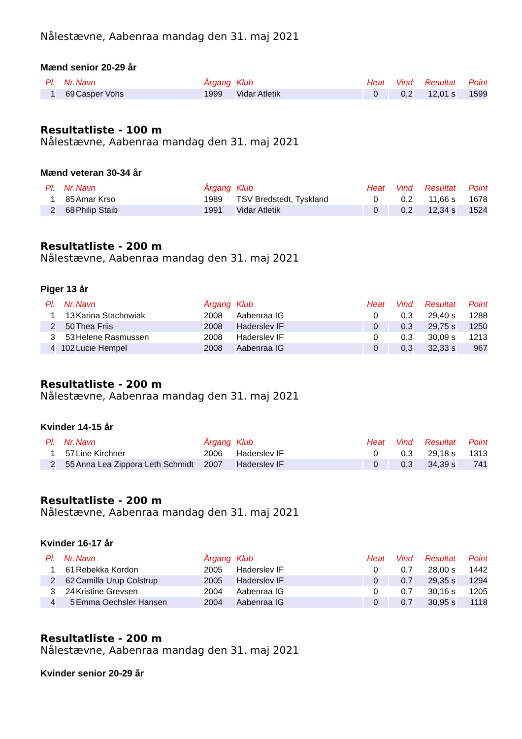Nålestævne, Aabenraa mandag den 31. maj 2021
Mænd senior 20-29 år
| Pl. | Nr. | Navn | Årgang | Klub | Heat | Vind | Resultat | Point |
| --- | --- | --- | --- | --- | --- | --- | --- | --- |
| 1 | 69 | Casper Vohs | 1999 | Vidar Atletik | 0 | 0,2 | 12,01 s | 1599 |
Resultatliste - 100 m
Nålestævne, Aabenraa mandag den 31. maj 2021
Mænd veteran 30-34 år
| Pl. | Nr. | Navn | Årgang | Klub | Heat | Vind | Resultat | Point |
| --- | --- | --- | --- | --- | --- | --- | --- | --- |
| 1 | 85 | Amar Krso | 1989 | TSV Bredstedt, Tyskland | 0 | 0,2 | 11,66 s | 1678 |
| 2 | 68 | Philip Staib | 1991 | Vidar Atletik | 0 | 0,2 | 12,34 s | 1524 |
Resultatliste - 200 m
Nålestævne, Aabenraa mandag den 31. maj 2021
Piger 13 år
| Pl. | Nr. | Navn | Årgang | Klub | Heat | Vind | Resultat | Point |
| --- | --- | --- | --- | --- | --- | --- | --- | --- |
| 1 | 13 | Karina Stachowiak | 2008 | Aabenraa IG | 0 | 0,3 | 29,40 s | 1288 |
| 2 | 50 | Thea Friis | 2008 | Haderslev IF | 0 | 0,3 | 29,75 s | 1250 |
| 3 | 53 | Helene Rasmussen | 2008 | Haderslev IF | 0 | 0,3 | 30,09 s | 1213 |
| 4 | 102 | Lucie Hempel | 2008 | Aabenraa IG | 0 | 0,3 | 32,33 s | 967 |
Resultatliste - 200 m
Nålestævne, Aabenraa mandag den 31. maj 2021
Kvinder 14-15 år
| Pl. | Nr. | Navn | Årgang | Klub | Heat | Vind | Resultat | Point |
| --- | --- | --- | --- | --- | --- | --- | --- | --- |
| 1 | 57 | Line Kirchner | 2006 | Haderslev IF | 0 | 0,3 | 29,18 s | 1313 |
| 2 | 55 | Anna Lea Zippora Leth Schmidt | 2007 | Haderslev IF | 0 | 0,3 | 34,39 s | 741 |
Resultatliste - 200 m
Nålestævne, Aabenraa mandag den 31. maj 2021
Kvinder 16-17 år
| Pl. | Nr. | Navn | Årgang | Klub | Heat | Vind | Resultat | Point |
| --- | --- | --- | --- | --- | --- | --- | --- | --- |
| 1 | 61 | Rebekka Kordon | 2005 | Haderslev IF | 0 | 0,7 | 28,00 s | 1442 |
| 2 | 62 | Camilla Urup Colstrup | 2005 | Haderslev IF | 0 | 0,7 | 29,35 s | 1294 |
| 3 | 24 | Kristine Grevsen | 2004 | Aabenraa IG | 0 | 0,7 | 30,16 s | 1205 |
| 4 | 5 | Emma Oechsler Hansen | 2004 | Aabenraa IG | 0 | 0,7 | 30,95 s | 1118 |
Resultatliste - 200 m
Nålestævne, Aabenraa mandag den 31. maj 2021
Kvinder senior 20-29 år